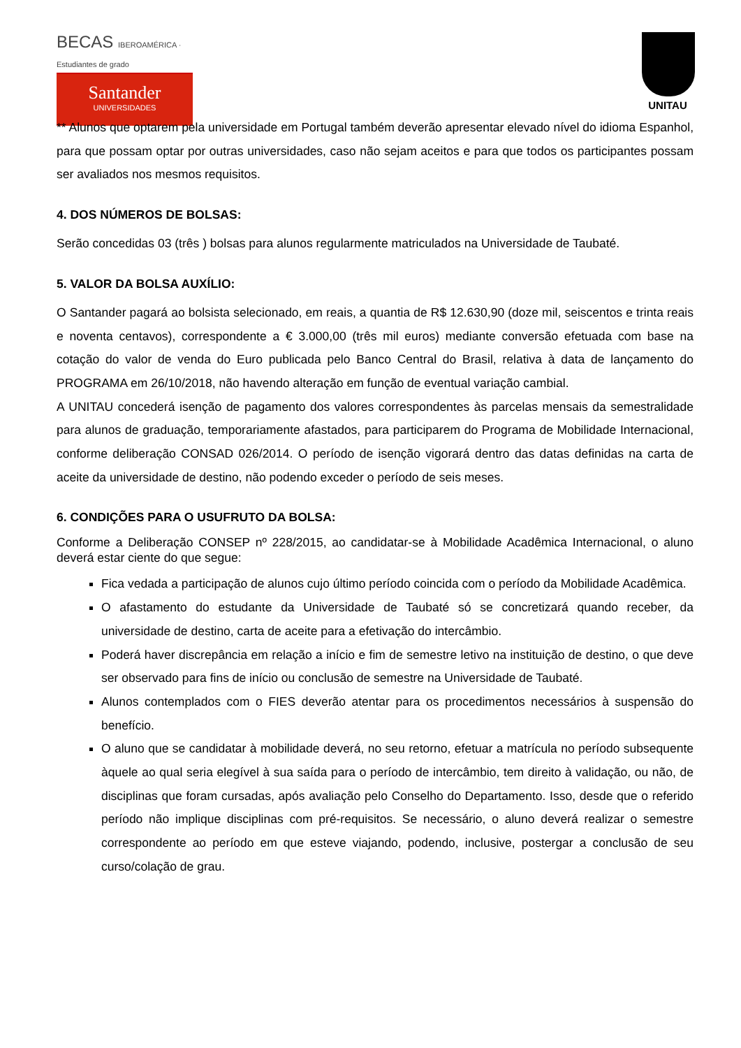BECAS IBEROAMÉRICA · Estudiantes de grado
Santander
UNIVERSIDADES
UNITAU
** Alunos que optarem pela universidade em Portugal também deverão apresentar elevado nível do idioma Espanhol, para que possam optar por outras universidades, caso não sejam aceitos e para que todos os participantes possam ser avaliados nos mesmos requisitos.
4. DOS NÚMEROS DE BOLSAS:
Serão concedidas 03 (três ) bolsas para alunos regularmente matriculados na Universidade de Taubaté.
5. VALOR DA BOLSA AUXÍLIO:
O Santander pagará ao bolsista selecionado, em reais, a quantia de R$ 12.630,90 (doze mil, seiscentos e trinta reais e noventa centavos), correspondente a € 3.000,00 (três mil euros) mediante conversão efetuada com base na cotação do valor de venda do Euro publicada pelo Banco Central do Brasil, relativa à data de lançamento do PROGRAMA em 26/10/2018, não havendo alteração em função de eventual variação cambial.
A UNITAU concederá isenção de pagamento dos valores correspondentes às parcelas mensais da semestralidade para alunos de graduação, temporariamente afastados, para participarem do Programa de Mobilidade Internacional, conforme deliberação CONSAD 026/2014. O período de isenção vigorará dentro das datas definidas na carta de aceite da universidade de destino, não podendo exceder o período de seis meses.
6. CONDIÇÕES PARA O USUFRUTO DA BOLSA:
Conforme a Deliberação CONSEP nº 228/2015, ao candidatar-se à Mobilidade Acadêmica Internacional, o aluno deverá estar ciente do que segue:
Fica vedada a participação de alunos cujo último período coincida com o período da Mobilidade Acadêmica.
O afastamento do estudante da Universidade de Taubaté só se concretizará quando receber, da universidade de destino, carta de aceite para a efetivação do intercâmbio.
Poderá haver discrepância em relação a início e fim de semestre letivo na instituição de destino, o que deve ser observado para fins de início ou conclusão de semestre na Universidade de Taubaté.
Alunos contemplados com o FIES deverão atentar para os procedimentos necessários à suspensão do benefício.
O aluno que se candidatar à mobilidade deverá, no seu retorno, efetuar a matrícula no período subsequente àquele ao qual seria elegível à sua saída para o período de intercâmbio, tem direito à validação, ou não, de disciplinas que foram cursadas, após avaliação pelo Conselho do Departamento. Isso, desde que o referido período não implique disciplinas com pré-requisitos. Se necessário, o aluno deverá realizar o semestre correspondente ao período em que esteve viajando, podendo, inclusive, postergar a conclusão de seu curso/colação de grau.